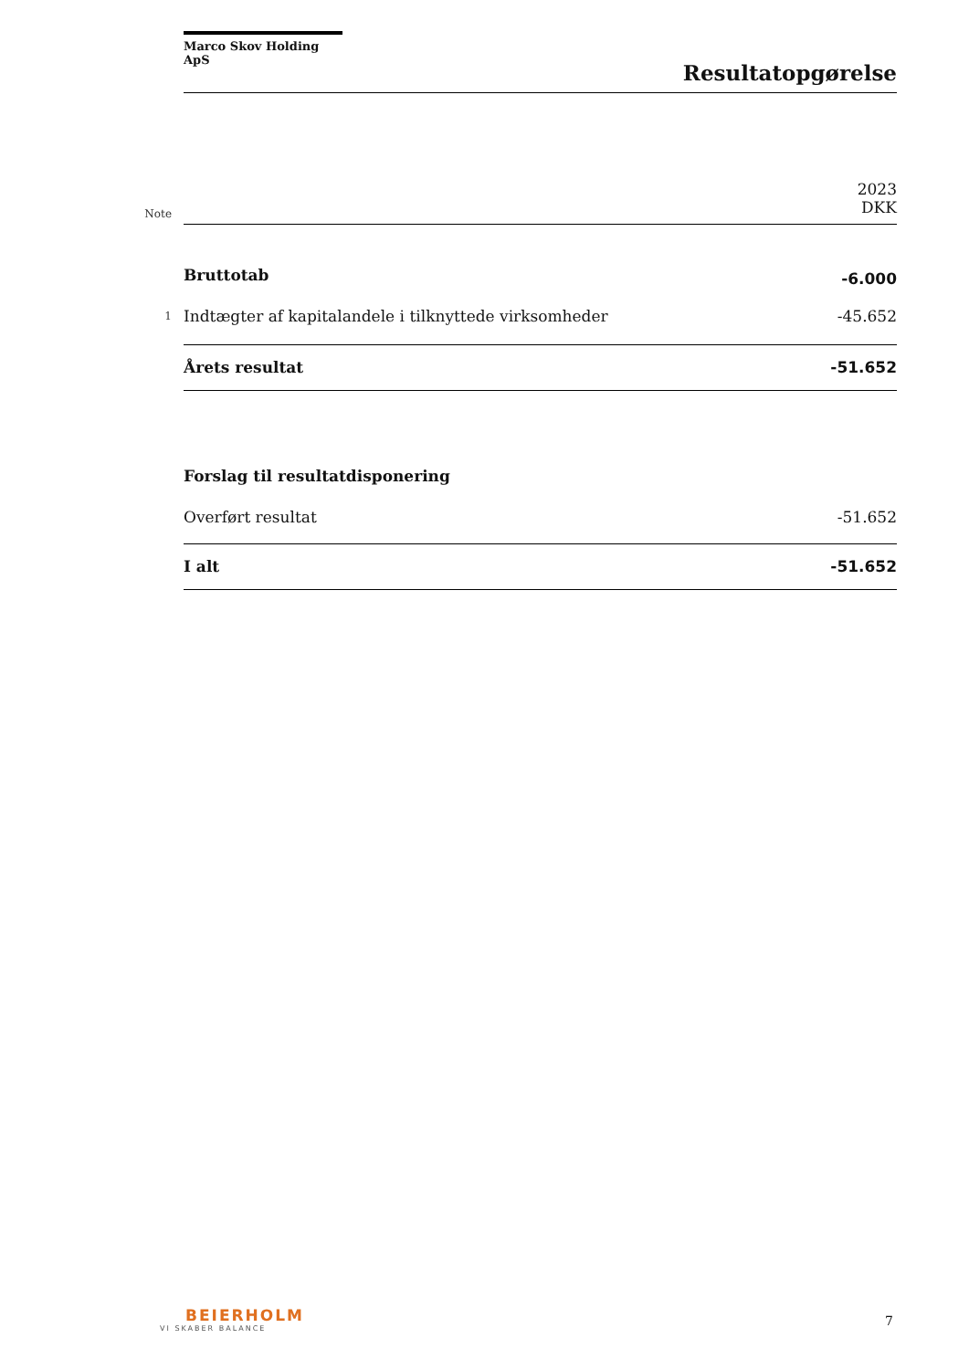Marco Skov Holding ApS
Resultatopgørelse
| Note | | 2023 DKK |
| | Bruttotab | -6.000 |
| 1 | Indtægter af kapitalandele i tilknyttede virksomheder | -45.652 |
| | Årets resultat | -51.652 |
| | Forslag til resultatdisponering | |
| | Overført resultat | -51.652 |
| | I alt | -51.652 |
BEIERHOLM
VI SKABER BALANCE
7